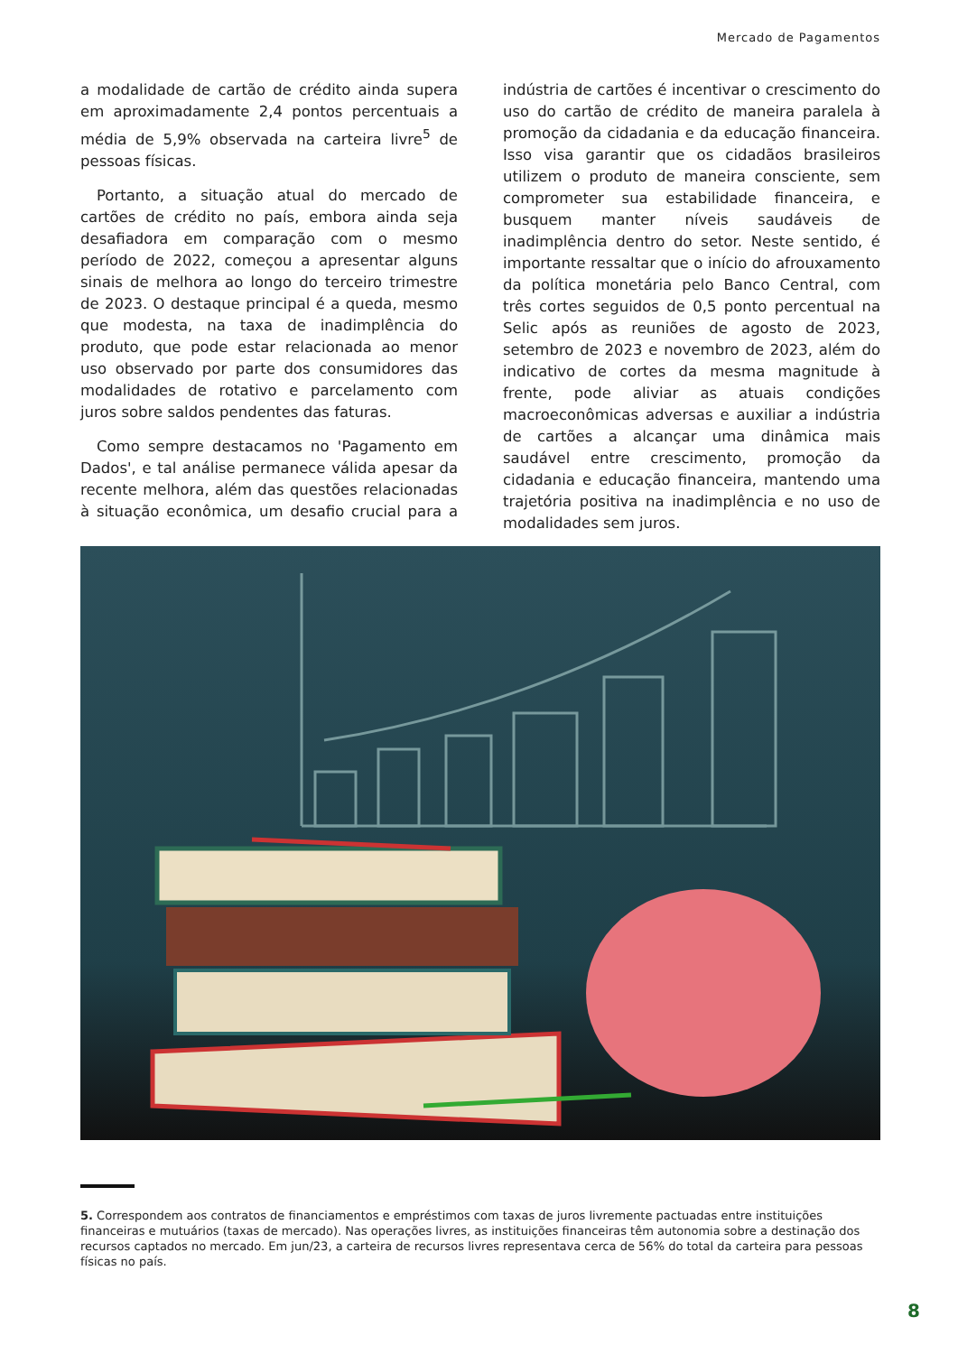Mercado de Pagamentos
a modalidade de cartão de crédito ainda supera em aproximadamente 2,4 pontos percentuais a média de 5,9% observada na carteira livre<sup>5</sup> de pessoas físicas.
Portanto, a situação atual do mercado de cartões de crédito no país, embora ainda seja desafiadora em comparação com o mesmo período de 2022, começou a apresentar alguns sinais de melhora ao longo do terceiro trimestre de 2023. O destaque principal é a queda, mesmo que modesta, na taxa de inadimplência do produto, que pode estar relacionada ao menor uso observado por parte dos consumidores das modalidades de rotativo e parcelamento com juros sobre saldos pendentes das faturas.
Como sempre destacamos no 'Pagamento em Dados', e tal análise permanece válida apesar da recente melhora, além das questões relacionadas à situação econômica, um desafio crucial para a indústria de cartões é incentivar o crescimento do uso do cartão de crédito de maneira paralela à promoção da cidadania e da educação financeira. Isso visa garantir que os cidadãos brasileiros utilizem o produto de maneira consciente, sem comprometer sua estabilidade financeira, e busquem manter níveis saudáveis de inadimplência dentro do setor. Neste sentido, é importante ressaltar que o início do afrouxamento da política monetária pelo Banco Central, com três cortes seguidos de 0,5 ponto percentual na Selic após as reuniões de agosto de 2023, setembro de 2023 e novembro de 2023, além do indicativo de cortes da mesma magnitude à frente, pode aliviar as atuais condições macroeconômicas adversas e auxiliar a indústria de cartões a alcançar uma dinâmica mais saudável entre crescimento, promoção da cidadania e educação financeira, mantendo uma trajetória positiva na inadimplência e no uso de modalidades sem juros.
5. Correspondem aos contratos de financiamentos e empréstimos com taxas de juros livremente pactuadas entre instituições financeiras e mutuários (taxas de mercado). Nas operações livres, as instituições financeiras têm autonomia sobre a destinação dos recursos captados no mercado. Em jun/23, a carteira de recursos livres representava cerca de 56% do total da carteira para pessoas físicas no país.
8